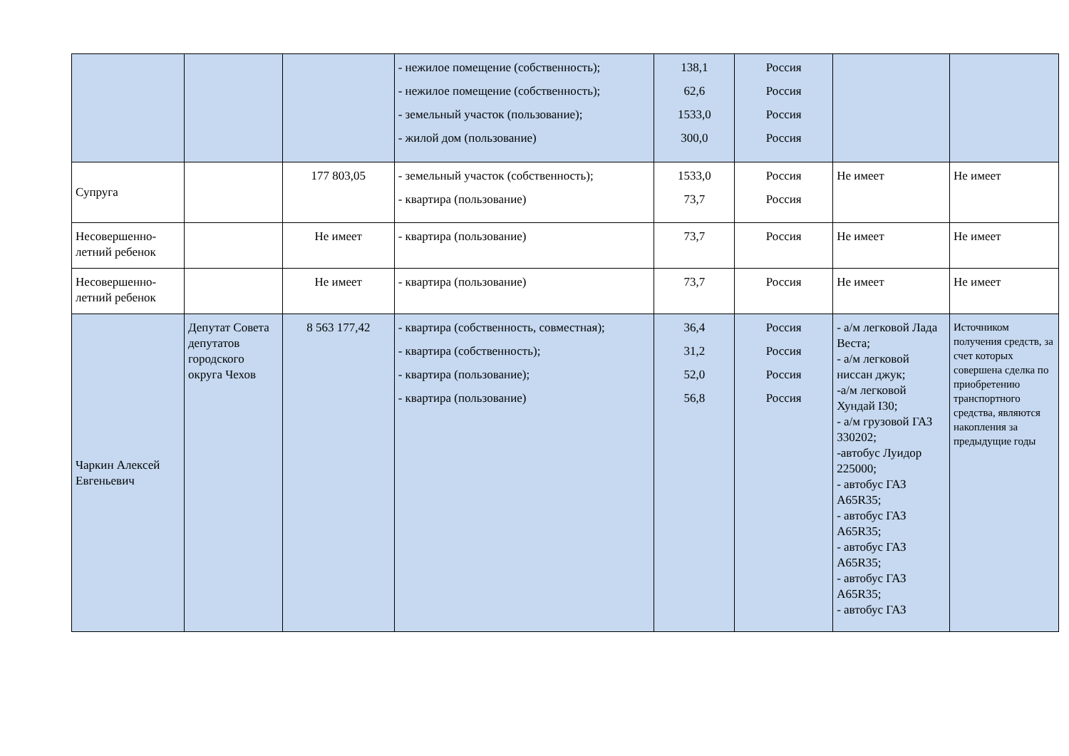| | | | - нежилое помещение (собственность); - нежилое помещение (собственность); - земельный участок (пользование); - жилой дом (пользование) | 138,1 62,6 1533,0 300,0 | Россия Россия Россия Россия | | |
| Супруга | | 177 803,05 | - земельный участок (собственность); - квартира (пользование) | 1533,0 73,7 | Россия Россия | Не имеет | Не имеет |
| Несовершенно-летний ребенок | | Не имеет | - квартира (пользование) | 73,7 | Россия | Не имеет | Не имеет |
| Несовершенно-летний ребенок | | Не имеет | - квартира (пользование) | 73,7 | Россия | Не имеет | Не имеет |
| Чаркин Алексей Евгеньевич | Депутат Совета депутатов городского округа Чехов | 8 563 177,42 | - квартира (собственность, совместная); - квартира (собственность); - квартира (пользование); - квартира (пользование) | 36,4 31,2 52,0 56,8 | Россия Россия Россия Россия | - а/м легковой Лада Веста; - а/м легковой ниссан джук; -а/м легковой Хундай I30; - а/м грузовой ГАЗ 330202; -автобус Луидор 225000; - автобус ГАЗ А65R35; - автобус ГАЗ А65R35; - автобус ГАЗ А65R35; - автобус ГАЗ А65R35; - автобус ГАЗ | Источником получения средств, за счет которых совершена сделка по приобретению транспортного средства, являются накопления за предыдущие годы |